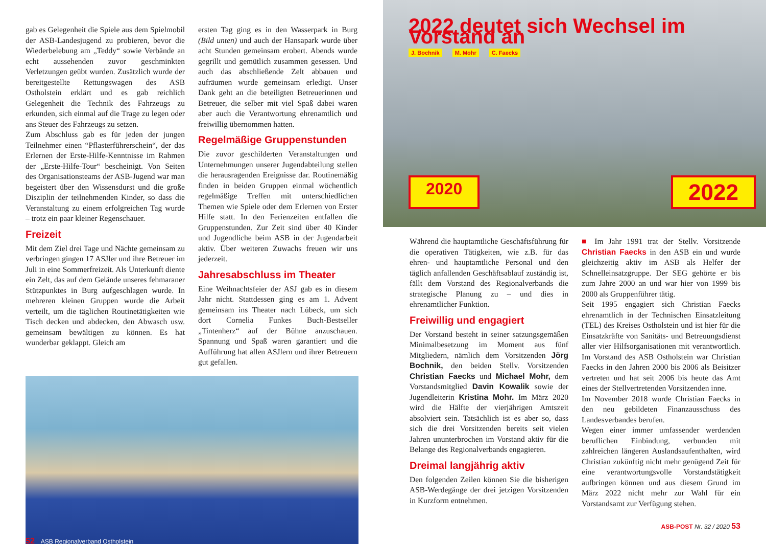gab es Gelegenheit die Spiele aus dem Spielmobil der ASB-Landesjugend zu probieren, bevor die Wiederbelebung am „Teddy“ sowie Verbände an echt aussehenden zuvor geschminkten Verletzungen geübt wurden. Zusätzlich wurde der bereitgestellte Rettungswagen des ASB Ostholstein erklärt und es gab reichlich Gelegenheit die Technik des Fahrzeugs zu erkunden, sich einmal auf die Trage zu legen oder ans Steuer des Fahrzeugs zu setzen.
Zum Abschluss gab es für jeden der jungen Teilnehmer einen “Pflasterführerschein“, der das Erlernen der Erste-Hilfe-Kenntnisse im Rahmen der „Erste-Hilfe-Tour“ bescheinigt. Von Seiten des Organisationsteams der ASB-Jugend war man begeistert über den Wissensdurst und die große Disziplin der teilnehmenden Kinder, so dass die Veranstaltung zu einem erfolgreichen Tag wurde – trotz ein paar kleiner Regenschauer.
Freizeit
Mit dem Ziel drei Tage und Nächte gemeinsam zu verbringen gingen 17 ASJler und ihre Betreuer im Juli in eine Sommerfreizeit. Als Unterkunft diente ein Zelt, das auf dem Gelände unseres fehmaraner Stützpunktes in Burg aufgeschlagen wurde. In mehreren kleinen Gruppen wurde die Arbeit verteilt, um die täglichen Routinetätigkeiten wie Tisch decken und abdecken, den Abwasch usw. gemeinsam bewältigen zu können. Es hat wunderbar geklappt. Gleich am
ersten Tag ging es in den Wasserpark in Burg (Bild unten) und auch der Hansapark wurde über acht Stunden gemeinsam erobert. Abends wurde gegrillt und gemütlich zusammen gesessen. Und auch das abschließende Zelt abbauen und aufräumen wurde gemeinsam erledigt. Unser Dank geht an die beteiligten Betreuerinnen und Betreuer, die selber mit viel Spaß dabei waren aber auch die Verantwortung ehrenamtlich und freiwillig übernommen hatten.
Regelmäßige Gruppenstunden
Die zuvor geschilderten Veranstaltungen und Unternehmungen unserer Jugendabteilung stellen die herausragenden Ereignisse dar. Routinemäßig finden in beiden Gruppen einmal wöchentlich regelmäßige Treffen mit unterschiedlichen Themen wie Spiele oder dem Erlernen von Erster Hilfe statt. In den Ferienzeiten entfallen die Gruppenstunden. Zur Zeit sind über 40 Kinder und Jugendliche beim ASB in der Jugendarbeit aktiv. Über weiteren Zuwachs freuen wir uns jederzeit.
Jahresabschluss im Theater
Eine Weihnachtsfeier der ASJ gab es in diesem Jahr nicht. Stattdessen ging es am 1. Advent gemeinsam ins Theater nach Lübeck, um sich dort Cornelia Funkes Buch-Bestseller „Tintenherz“ auf der Bühne anzuschauen. Spannung und Spaß waren garantiert und die Aufführung hat allen ASJlern und ihrer Betreuern gut gefallen.
52 ASB Regionalverband Ostholstein
2022 deutet sich Wechsel im Vorstand an
J. Bochnik M. Mohr C. Faecks
2020 2022
Während die hauptamtliche Geschäftsführung für die operativen Tätigkeiten, wie z.B. für das ehren- und hauptamtliche Personal und den täglich anfallenden Geschäftsablauf zuständig ist, fällt dem Vorstand des Regionalverbands die strategische Planung zu – und dies in ehrenamtlicher Funktion.
Freiwillig und engagiert
Der Vorstand besteht in seiner satzungsgemäßen Minimalbesetzung im Moment aus fünf Mitgliedern, nämlich dem Vorsitzenden Jörg Bochnik, den beiden Stellv. Vorsitzenden Christian Faecks und Michael Mohr, dem Vorstandsmitglied Davin Kowalik sowie der Jugendleiterin Kristina Mohr. Im März 2020 wird die Hälfte der vierjährigen Amtszeit absolviert sein. Tatsächlich ist es aber so, dass sich die drei Vorsitzenden bereits seit vielen Jahren ununterbrochen im Vorstand aktiv für die Belange des Regionalverbands engagieren.
Dreimal langjährig aktiv
Den folgenden Zeilen können Sie die bisherigen ASB-Werdegänge der drei jetzigen Vorsitzenden in Kurzform entnehmen.
■ Im Jahr 1991 trat der Stellv. Vorsitzende Christian Faecks in den ASB ein und wurde gleichzeitig aktiv im ASB als Helfer der Schnelleinsatzgruppe. Der SEG gehörte er bis zum Jahre 2000 an und war hier von 1999 bis 2000 als Gruppenführer tätig.
Seit 1995 engagiert sich Christian Faecks ehrenamtlich in der Technischen Einsatzleitung (TEL) des Kreises Ostholstein und ist hier für die Einsatzkräfte von Sanitäts- und Betreuungsdienst aller vier Hilfsorganisationen mit verantwortlich. Im Vorstand des ASB Ostholstein war Christian Faecks in den Jahren 2000 bis 2006 als Beisitzer vertreten und hat seit 2006 bis heute das Amt eines der Stellvertretenden Vorsitzenden inne.
Im November 2018 wurde Christian Faecks in den neu gebildeten Finanzausschuss des Landesverbandes berufen.
Wegen einer immer umfassender werdenden beruflichen Einbindung, verbunden mit zahlreichen längeren Auslandsaufenthalten, wird Christian zukünftig nicht mehr genügend Zeit für eine verantwortungsvolle Vorstandstätigkeit aufbringen können und aus diesem Grund im März 2022 nicht mehr zur Wahl für ein Vorstandsamt zur Verfügung stehen.
ASB-POST Nr. 32 / 2020 53